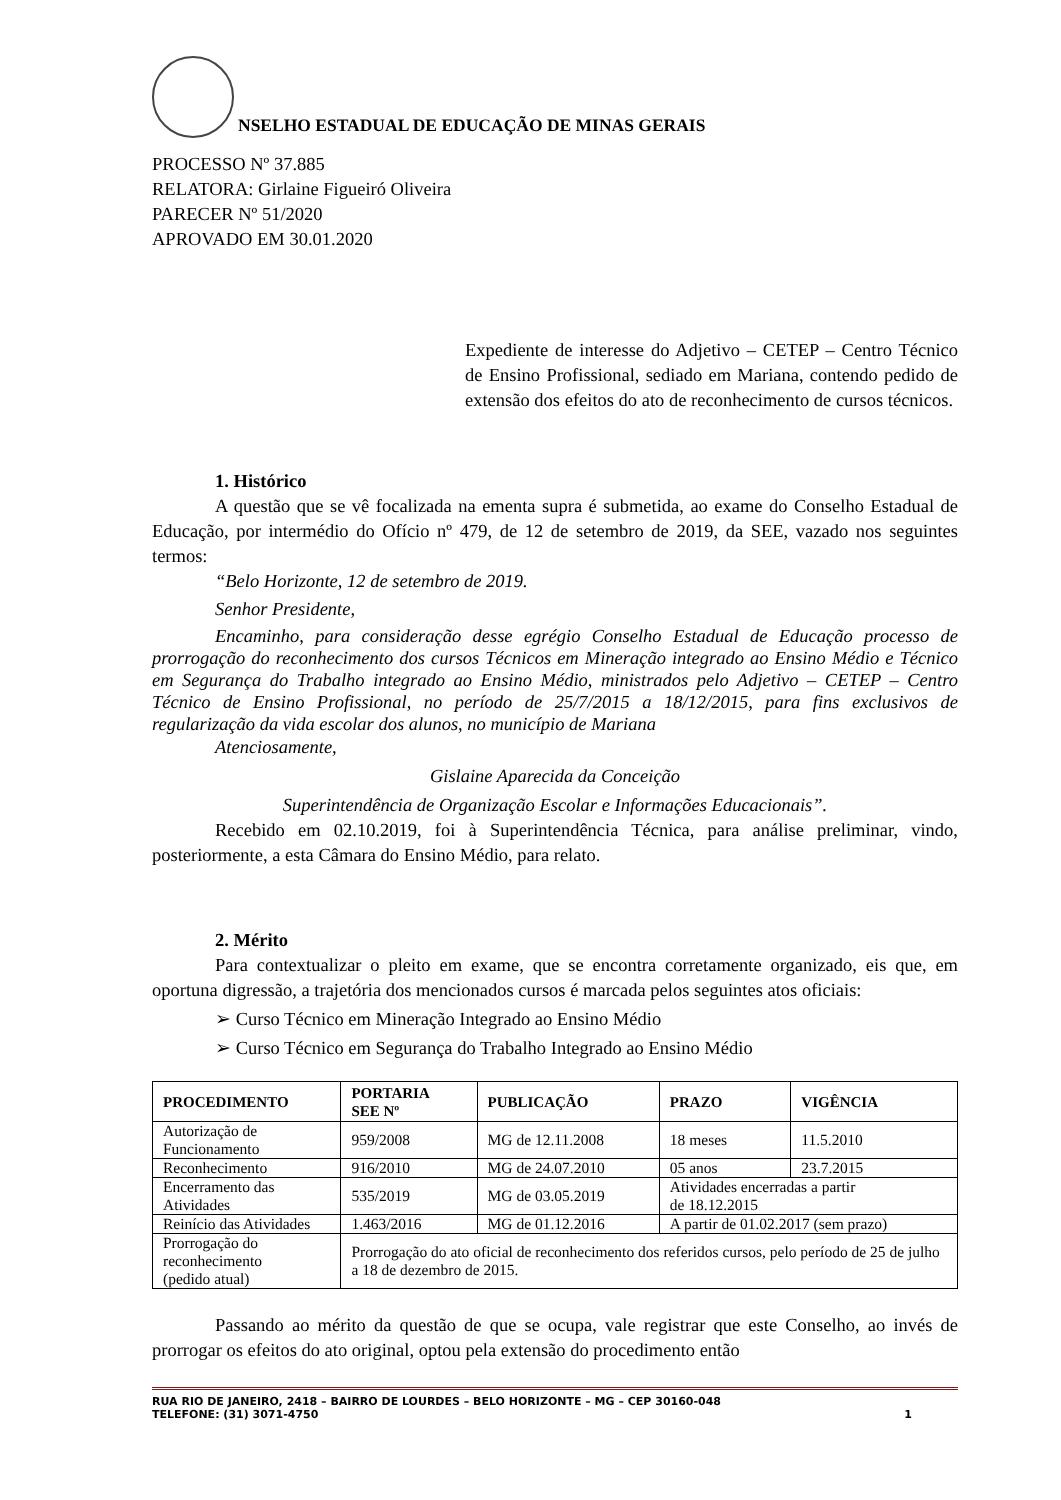NSELHO ESTADUAL DE EDUCAÇÃO DE MINAS GERAIS
PROCESSO Nº 37.885
RELATORA: Girlaine Figueiró Oliveira
PARECER Nº 51/2020
APROVADO EM 30.01.2020
Expediente de interesse do Adjetivo – CETEP – Centro Técnico de Ensino Profissional, sediado em Mariana, contendo pedido de extensão dos efeitos do ato de reconhecimento de cursos técnicos.
1. Histórico
A questão que se vê focalizada na ementa supra é submetida, ao exame do Conselho Estadual de Educação, por intermédio do Ofício nº 479, de 12 de setembro de 2019, da SEE, vazado nos seguintes termos:
“Belo Horizonte, 12 de setembro de 2019.
Senhor Presidente,
Encaminho, para consideração desse egrégio Conselho Estadual de Educação processo de prorrogação do reconhecimento dos cursos Técnicos em Mineração integrado ao Ensino Médio e Técnico em Segurança do Trabalho integrado ao Ensino Médio, ministrados pelo Adjetivo – CETEP – Centro Técnico de Ensino Profissional, no período de 25/7/2015 a 18/12/2015, para fins exclusivos de regularização da vida escolar dos alunos, no município de Mariana
Atenciosamente,
Gislaine Aparecida da Conceição
Superintendência de Organização Escolar e Informações Educacionais”.
Recebido em 02.10.2019, foi à Superintendência Técnica, para análise preliminar, vindo, posteriormente, a esta Câmara do Ensino Médio, para relato.
2. Mérito
Para contextualizar o pleito em exame, que se encontra corretamente organizado, eis que, em oportuna digressão, a trajetória dos mencionados cursos é marcada pelos seguintes atos oficiais:
➢ Curso Técnico em Mineração Integrado ao Ensino Médio
➢ Curso Técnico em Segurança do Trabalho Integrado ao Ensino Médio
| PROCEDIMENTO | PORTARIA SEE Nº | PUBLICAÇÃO | PRAZO | VIGÊNCIA |
| --- | --- | --- | --- | --- |
| Autorização de Funcionamento | 959/2008 | MG de 12.11.2008 | 18 meses | 11.5.2010 |
| Reconhecimento | 916/2010 | MG de 24.07.2010 | 05 anos | 23.7.2015 |
| Encerramento das Atividades | 535/2019 | MG de 03.05.2019 | Atividades encerradas a partir de 18.12.2015 | |
| Reinício das Atividades | 1.463/2016 | MG de 01.12.2016 | A partir de 01.02.2017 (sem prazo) | |
| Prorrogação do reconhecimento (pedido atual) | Prorrogação do ato oficial de reconhecimento dos referidos cursos, pelo período de 25 de julho a 18 de dezembro de 2015. | | | |
Passando ao mérito da questão de que se ocupa, vale registrar que este Conselho, ao invés de prorrogar os efeitos do ato original, optou pela extensão do procedimento então
RUA RIO DE JANEIRO, 2418 – BAIRRO DE LOURDES – BELO HORIZONTE – MG – CEP 30160-048
TELEFONE: (31) 3071-4750 1